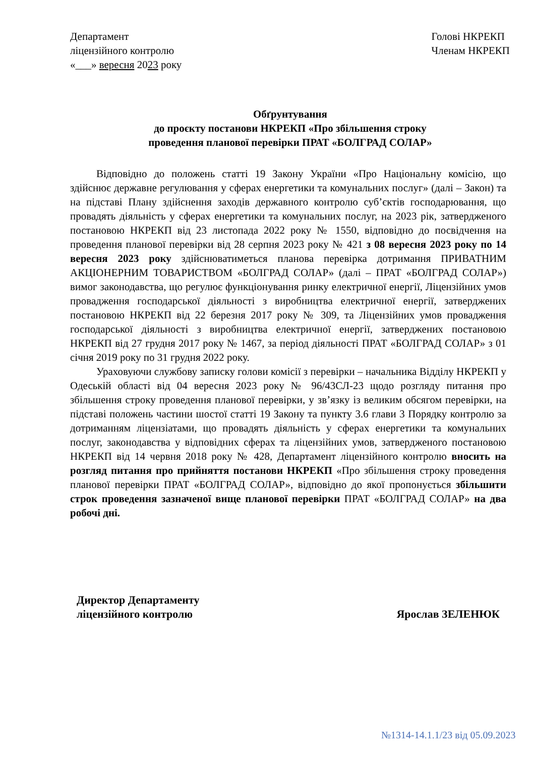Департамент
ліцензійного контролю
«___» вересня 2023 року
Голові НКРЕКП
Членам НКРЕКП
Обґрунтування
до проєкту постанови НКРЕКП «Про збільшення строку
проведення планової перевірки ПРАТ «БОЛГРАД СОЛАР»
Відповідно до положень статті 19 Закону України «Про Національну комісію, що здійснює державне регулювання у сферах енергетики та комунальних послуг» (далі – Закон) та на підставі Плану здійснення заходів державного контролю суб’єктів господарювання, що провадять діяльність у сферах енергетики та комунальних послуг, на 2023 рік, затвердженого постановою НКРЕКП від 23 листопада 2022 року № 1550, відповідно до посвідчення на проведення планової перевірки від 28 серпня 2023 року № 421 з 08 вересня 2023 року по 14 вересня 2023 року здійснюватиметься планова перевірка дотримання ПРИВАТНИМ АКЦІОНЕРНИМ ТОВАРИСТВОМ «БОЛГРАД СОЛАР» (далі – ПРАТ «БОЛГРАД СОЛАР») вимог законодавства, що регулює функціонування ринку електричної енергії, Ліцензійних умов провадження господарської діяльності з виробництва електричної енергії, затверджених постановою НКРЕКП від 22 березня 2017 року № 309, та Ліцензійних умов провадження господарської діяльності з виробництва електричної енергії, затверджених постановою НКРЕКП від 27 грудня 2017 року № 1467, за період діяльності ПРАТ «БОЛГРАД СОЛАР» з 01 січня 2019 року по 31 грудня 2022 року.
Ураховуючи службову записку голови комісії з перевірки – начальника Відділу НКРЕКП у Одеській області від 04 вересня 2023 року № 96/43СЛ-23 щодо розгляду питання про збільшення строку проведення планової перевірки, у зв’язку із великим обсягом перевірки, на підставі положень частини шостої статті 19 Закону та пункту 3.6 глави 3 Порядку контролю за дотриманням ліцензіатами, що провадять діяльність у сферах енергетики та комунальних послуг, законодавства у відповідних сферах та ліцензійних умов, затвердженого постановою НКРЕКП від 14 червня 2018 року № 428, Департамент ліцензійного контролю вносить на розгляд питання про прийняття постанови НКРЕКП «Про збільшення строку проведення планової перевірки ПРАТ «БОЛГРАД СОЛАР», відповідно до якої пропонується збільшити строк проведення зазначеної вище планової перевірки ПРАТ «БОЛГРАД СОЛАР» на два робочі дні.
Директор Департаменту
ліцензійного контролю
Ярослав ЗЕЛЕНЮК
№1314-14.1.1/23 від 05.09.2023